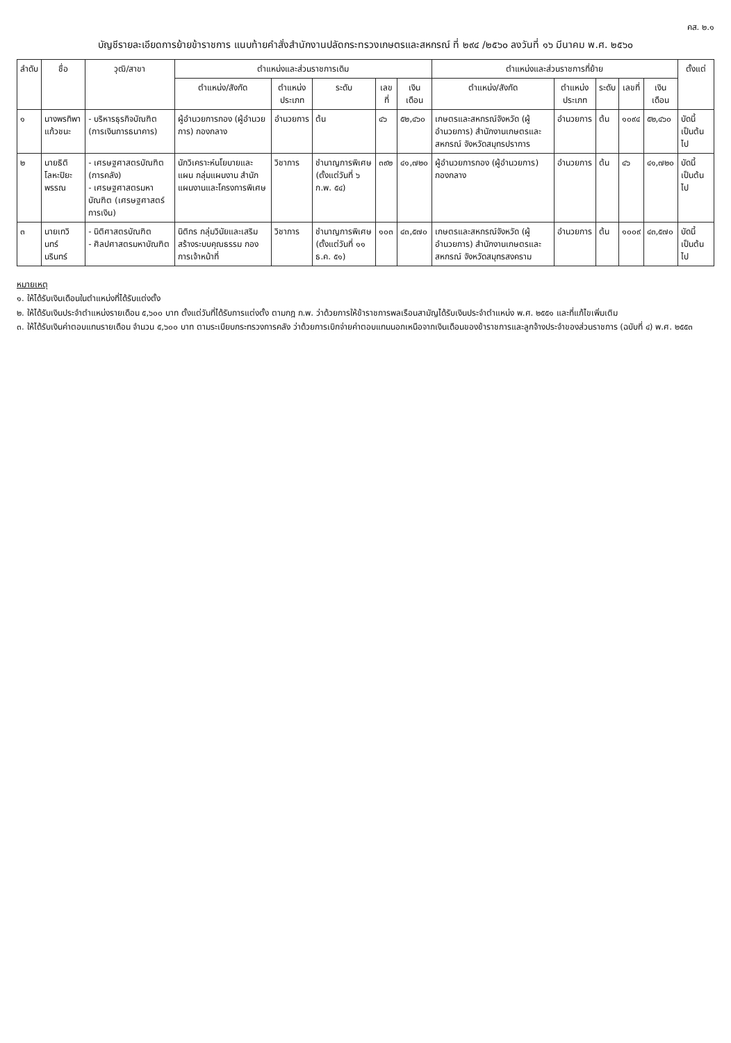คส. ๒.๑
บัญชีรายละเอียดการย้ายข้าราชการ แนบท้ายคำสั่งสำนักงานปลัดกระทรวงเกษตรและสหกรณ์ ที่ ๒๙๔ /๒๕๖๐ ลงวันที่ ๑๖ มีนาคม พ.ศ. ๒๕๖๐
| ลำดับ | ชื่อ | วุฒิ/สาขา | ตำแหน่งและส่วนราชการเดิม | | | | | ตำแหน่งและส่วนราชการที่ย้าย | | | | | ตั้งแต่ |
| --- | --- | --- | --- | --- | --- | --- | --- | --- | --- | --- | --- | --- | --- |
| | | | ตำแหน่ง/สังกัด | ตำแหน่ง ประเภท | ระดับ | เลขที่ | เงินเดือน | ตำแหน่ง/สังกัด | ตำแหน่ง ประเภท | ระดับ | เลขที่ | เงินเดือน | |
| ๑ | นางพรทิพา แก้วชนะ | - บริหารธุรกิจบัณฑิต (การเงินการธนาคาร) | ผู้อำนวยการกอง (ผู้อำนวยการ) กองกลาง | อำนวยการ | ต้น | ๔๖ | ๕๒,๔๖๐ | เกษตรและสหกรณ์จังหวัด (ผู้อำนวยการ) สำนักงานเกษตรและสหกรณ์ จังหวัดสมุทรปราการ | อำนวยการ | ต้น | ๑๐๙๔ | ๕๒,๔๖๐ | บัดนี้ เป็นต้นไป |
| ๒ | นายธิติ โลหะปิยะพรรณ | - เศรษฐศาสตรบัณฑิต (การคลัง) - เศรษฐศาสตรมหาบัณฑิต (เศรษฐศาสตร์การเงิน) | นักวิเคราะห์นโยบายและแผน กลุ่มแผนงาน สำนักแผนงานและโครงการพิเศษ | วิชาการ | ชำนาญการพิเศษ (ตั้งแต่วันที่ ๖ ก.พ. ๕๔) | ๓๙๒ | ๔๑,๗๒๐ | ผู้อำนวยการกอง (ผู้อำนวยการ) กองกลาง | อำนวยการ | ต้น | ๔๖ | ๔๑,๗๒๐ | บัดนี้ เป็นต้นไป |
| ๓ | นายเทวินทร์ นรินทร์ | - นิติศาสตรบัณฑิต - ศิลปศาสตรมหาบัณฑิต | นิติกร กลุ่มวินัยและเสริมสร้างระบบคุณธรรม กองการเจ้าหน้าที่ | วิชาการ | ชำนาญการพิเศษ (ตั้งแต่วันที่ ๑๑ ธ.ค. ๕๑) | ๑๐๓ | ๔๓,๕๗๐ | เกษตรและสหกรณ์จังหวัด (ผู้อำนวยการ) สำนักงานเกษตรและสหกรณ์ จังหวัดสมุทรสงคราม | อำนวยการ | ต้น | ๑๐๐๙ | ๔๓,๕๗๐ | บัดนี้ เป็นต้นไป |
หมายเหตุ
๑. ให้ได้รับเงินเดือนในตำแหน่งที่ได้รับแต่งตั้ง
๒. ให้ได้รับเงินประจำตำแหน่งรายเดือน ๕,๖๐๐ บาท ตั้งแต่วันที่ได้รับการแต่งตั้ง ตามกฎ ก.พ. ว่าด้วยการให้ข้าราชการพลเรือนสามัญได้รับเงินประจำตำแหน่ง พ.ศ. ๒๕๕๑ และที่แก้ไขเพิ่มเติม
๓. ให้ได้รับเงินค่าตอบแทนรายเดือน จำนวน ๕,๖๐๐ บาท ตามระเบียบกระทรวงการคลัง ว่าด้วยการเบิกจ่ายค่าตอบแทนนอกเหนือจากเงินเดือนของข้าราชการและลูกจ้างประจำของส่วนราชการ (ฉบับที่ ๔) พ.ศ. ๒๕๕๓